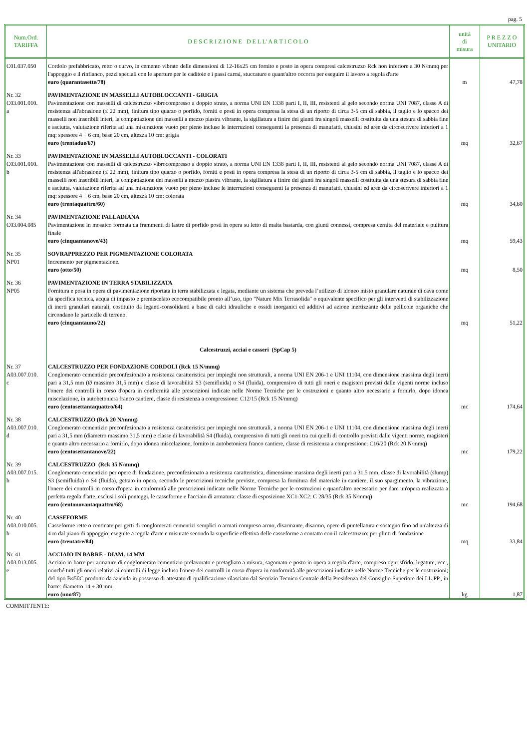pag. 5
| Num.Ord. TARIFFA | D E S C R I Z I O N E D E L L' A R T I C O L O | unità di misura | P R E Z Z O UNITARIO |
| --- | --- | --- | --- |
| C01.037.050 | Cordolo prefabbricato, retto o curvo, in cemento vibrato delle dimensioni di 12-16x25 cm fornito e posto in opera compresi calcestruzzo Rck non inferiore a 30 N/mmq per l'appoggio e il rinfianco, pezzi speciali con le aperture per le caditoie e i passi carrai, stuccature e quant'altro occorra per eseguire il lavoro a regola d'arte euro (quarantasette/78) | m | 47,78 |
| Nr. 32 C03.001.010. a | PAVIMENTAZIONE IN MASSELLI AUTOBLOCCANTI - GRIGIA Pavimentazione con masselli di calcestruzzo vibrocompresso a doppio strato, a norma UNI EN 1338 parti I, II, III, resistenti al gelo secondo norma UNI 7087, classe A di resistenza all'abrasione (≤ 22 mm), finitura tipo quarzo o porfido, forniti e posti in opera compresa la stesa di un riporto di circa 3-5 cm di sabbia, il taglio e lo spacco dei masselli non inseribili interi, la compattazione dei masselli a mezzo piastra vibrante, la sigillatura a finire dei giunti fra singoli masselli costituita da una stesura di sabbia fine e asciutta, valutazione riferita ad una misurazione vuoto per pieno incluse le interruzioni conseguenti la presenza di manufatti, chiusini ed aree da circoscrivere inferiori a 1 mq: spessore 4 ÷ 6 cm, base 20 cm, altezza 10 cm: grigia euro (trentadue/67) | mq | 32,67 |
| Nr. 33 C03.001.010. b | PAVIMENTAZIONE IN MASSELLI AUTOBLOCCANTI - COLORATI Pavimentazione con masselli di calcestruzzo vibrocompresso a doppio strato, a norma UNI EN 1338 parti I, II, III, resistenti al gelo secondo norma UNI 7087, classe A di resistenza all'abrasione (≤ 22 mm), finitura tipo quarzo o porfido, forniti e posti in opera compresa la stesa di un riporto di circa 3-5 cm di sabbia, il taglio e lo spacco dei masselli non inseribili interi, la compattazione dei masselli a mezzo piastra vibrante, la sigillatura a finire dei giunti fra singoli masselli costituita da una stesura di sabbia fine e asciutta, valutazione riferita ad una misurazione vuoto per pieno incluse le interruzioni conseguenti la presenza di manufatti, chiusini ed aree da circoscrivere inferiori a 1 mq: spessore 4 ÷ 6 cm, base 20 cm, altezza 10 cm: colorata euro (trentaquattro/60) | mq | 34,60 |
| Nr. 34 C03.004.085 | PAVIMENTAZIONE PALLADIANA Pavimentazione in mosaico formata da frammenti di lastre di porfido posti in opera su letto di malta bastarda, con giunti connessi, compresa cernita del materiale e pulitura finale euro (cinquantanove/43) | mq | 59,43 |
| Nr. 35 NP01 | SOVRAPPREZZO PER PIGMENTAZIONE COLORATA Incremento per pigmentazione. euro (otto/50) | mq | 8,50 |
| Nr. 36 NP05 | PAVIMENTAZIONE IN TERRA STABILIZZATA Fornitura e posa in opera di pavimentazione riportata in terra stabilizzata e legata, mediante un sistema che preveda l’utilizzo di idoneo misto granulare naturale di cava come da specifica tecnica, acqua di impasto e premiscelato ecocompatibile pronto all’uso, tipo "Nature Mix Terrasolida" o equivalente specifico per gli interventi di stabilizzazione di inerti granulari naturali, costituito da leganti-consolidanti a base di calci idrauliche e ossidi inorganici ed additivi ad azione inertizzante delle pellicole organiche che circondano le particelle di terreno. euro (cinquantauno/22) | mq | 51,22 |
| | Calcestruzzi, acciai e casseri (SpCap 5) | | |
| Nr. 37 A03.007.010. c | CALCESTRUZZO PER FONDAZIONE CORDOLI (Rck 15 N/mmq) Conglomerato cementizio preconfezionato a resistenza caratteristica per impieghi non strutturali, a norma UNI EN 206-1 e UNI 11104, con dimensione massima degli inerti pari a 31,5 mm (Ø massimo 31,5 mm) e classe di lavorabilità S3 (semifluida) o S4 (fluida), comprensivo di tutti gli oneri e magisteri previsti dalle vigenti norme incluso l'onere dei controlli in corso d'opera in conformità alle prescrizioni indicate nelle Norme Tecniche per le costruzioni e quanto altro necessario a fornirlo, dopo idonea miscelazione, in autobetoniera franco cantiere, classe di resistenza a compressione: C12/15 (Rck 15 N/mmq) euro (centosettantaquattro/64) | mc | 174,64 |
| Nr. 38 A03.007.010. d | CALCESTRUZZO (Rck 20 N/mmq) Conglomerato cementizio preconfezionato a resistenza caratteristica per impieghi non strutturali, a norma UNI EN 206-1 e UNI 11104, con dimensione massima degli inerti pari a 31,5 mm (diametro massimo 31,5 mm) e classe di lavorabilità S4 (fluida), comprensivo di tutti gli oneri tra cui quelli di controllo previsti dalle vigenti norme, magisteri e quanto altro necessario a fornirlo, dopo idonea miscelazione, fornito in autobetoniera franco cantiere, classe di resistenza a compressione: C16/20 (Rck 20 N/mmq) euro (centosettantanove/22) | mc | 179,22 |
| Nr. 39 A03.007.015. b | CALCESTRUZZO (Rck 35 N/mmq) Conglomerato cementizio per opere di fondazione, preconfezionato a resistenza caratteristica, dimensione massima degli inerti pari a 31,5 mm, classe di lavorabilità (slump) S3 (semifluida) o S4 (fluida), gettato in opera, secondo le prescrizioni tecniche previste, compresa la fornitura del materiale in cantiere, il suo spargimento, la vibrazione, l'onere dei controlli in corso d'opera in conformità alle prescrizioni indicate nelle Norme Tecniche per le costruzioni e quant'altro necessario per dare un'opera realizzata a perfetta regola d'arte, esclusi i soli ponteggi, le casseforme e l'acciaio di armatura: classe di esposizione XC1-XC2: C 28/35 (Rck 35 N/mmq) euro (centonovantaquattro/68) | mc | 194,68 |
| Nr. 40 A03.010.005. b | CASSEFORME Casseforme rette o centinate per getti di conglomerati cementizi semplici o armati compreso armo, disarmante, disarmo, opere di puntellatura e sostegno fino ad un'altezza di 4 m dal piano di appoggio; eseguite a regola d'arte e misurate secondo la superficie effettiva delle casseforme a contatto con il calcestruzzo: per plinti di fondazione euro (trentatre/84) | mq | 33,84 |
| Nr. 41 A03.013.005. e | ACCIAIO IN BARRE - DIAM. 14 MM Acciaio in barre per armature di conglomerato cementizio prelavorato e pretagliato a misura, sagomato e posto in opera a regola d'arte, compreso ogni sfrido, legature, ecc., nonché tutti gli oneri relativi ai controlli di legge incluso l'onere dei controlli in corso d'opera in conformità alle prescrizioni indicate nelle Norme Tecniche per le costruzioni; del tipo B450C prodotto da azienda in possesso di attestato di qualificazione rilasciato dal Servizio Tecnico Centrale della Presidenza del Consiglio Superiore dei LL.PP., in barre: diametro 14 ÷ 30 mm euro (uno/87) | kg | 1,87 |
COMMITTENTE: